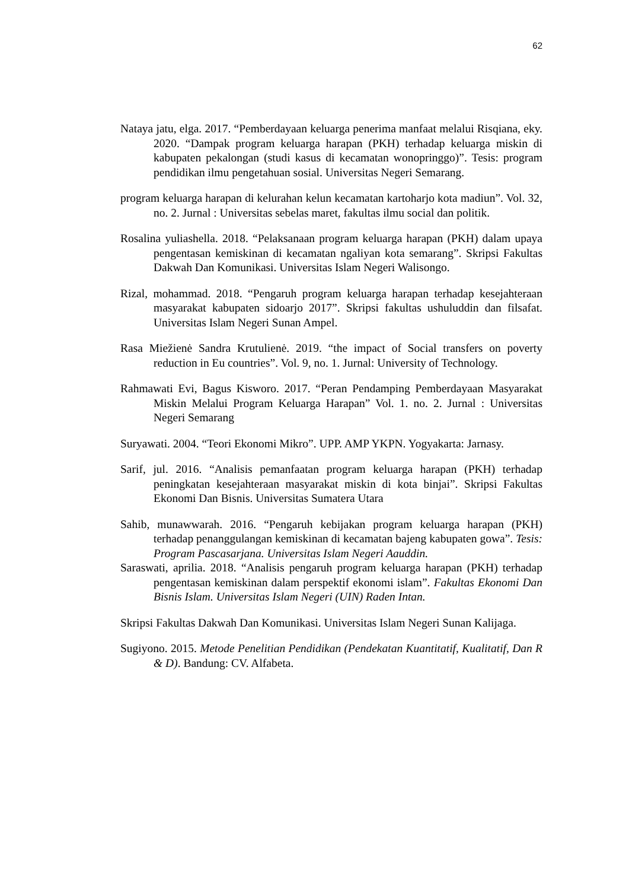62
Nataya jatu, elga. 2017. “Pemberdayaan keluarga penerima manfaat melalui Risqiana, eky. 2020. “Dampak program keluarga harapan (PKH) terhadap keluarga miskin di kabupaten pekalongan (studi kasus di kecamatan wonopringgo)”. Tesis: program pendidikan ilmu pengetahuan sosial. Universitas Negeri Semarang.
program keluarga harapan di kelurahan kelun kecamatan kartoharjo kota madiun”. Vol. 32, no. 2. Jurnal : Universitas sebelas maret, fakultas ilmu social dan politik.
Rosalina yuliashella. 2018. “Pelaksanaan program keluarga harapan (PKH) dalam upaya pengentasan kemiskinan di kecamatan ngaliyan kota semarang”. Skripsi Fakultas Dakwah Dan Komunikasi. Universitas Islam Negeri Walisongo.
Rizal, mohammad. 2018. “Pengaruh program keluarga harapan terhadap kesejahteraan masyarakat kabupaten sidoarjo 2017”. Skripsi fakultas ushuluddin dan filsafat. Universitas Islam Negeri Sunan Ampel.
Rasa Miežienė Sandra Krutulienė. 2019. “the impact of Social transfers on poverty reduction in Eu countries”. Vol. 9, no. 1. Jurnal: University of Technology.
Rahmawati Evi, Bagus Kisworo. 2017. “Peran Pendamping Pemberdayaan Masyarakat Miskin Melalui Program Keluarga Harapan” Vol. 1. no. 2. Jurnal : Universitas Negeri Semarang
Suryawati. 2004. “Teori Ekonomi Mikro”. UPP. AMP YKPN. Yogyakarta: Jarnasy.
Sarif, jul. 2016. “Analisis pemanfaatan program keluarga harapan (PKH) terhadap peningkatan kesejahteraan masyarakat miskin di kota binjai”. Skripsi Fakultas Ekonomi Dan Bisnis. Universitas Sumatera Utara
Sahib, munawwarah. 2016. “Pengaruh kebijakan program keluarga harapan (PKH) terhadap penanggulangan kemiskinan di kecamatan bajeng kabupaten gowa”. Tesis: Program Pascasarjana. Universitas Islam Negeri Aauddin.
Saraswati, aprilia. 2018. “Analisis pengaruh program keluarga harapan (PKH) terhadap pengentasan kemiskinan dalam perspektif ekonomi islam”. Fakultas Ekonomi Dan Bisnis Islam. Universitas Islam Negeri (UIN) Raden Intan.
Skripsi Fakultas Dakwah Dan Komunikasi. Universitas Islam Negeri Sunan Kalijaga.
Sugiyono. 2015. Metode Penelitian Pendidikan (Pendekatan Kuantitatif, Kualitatif, Dan R & D). Bandung: CV. Alfabeta.